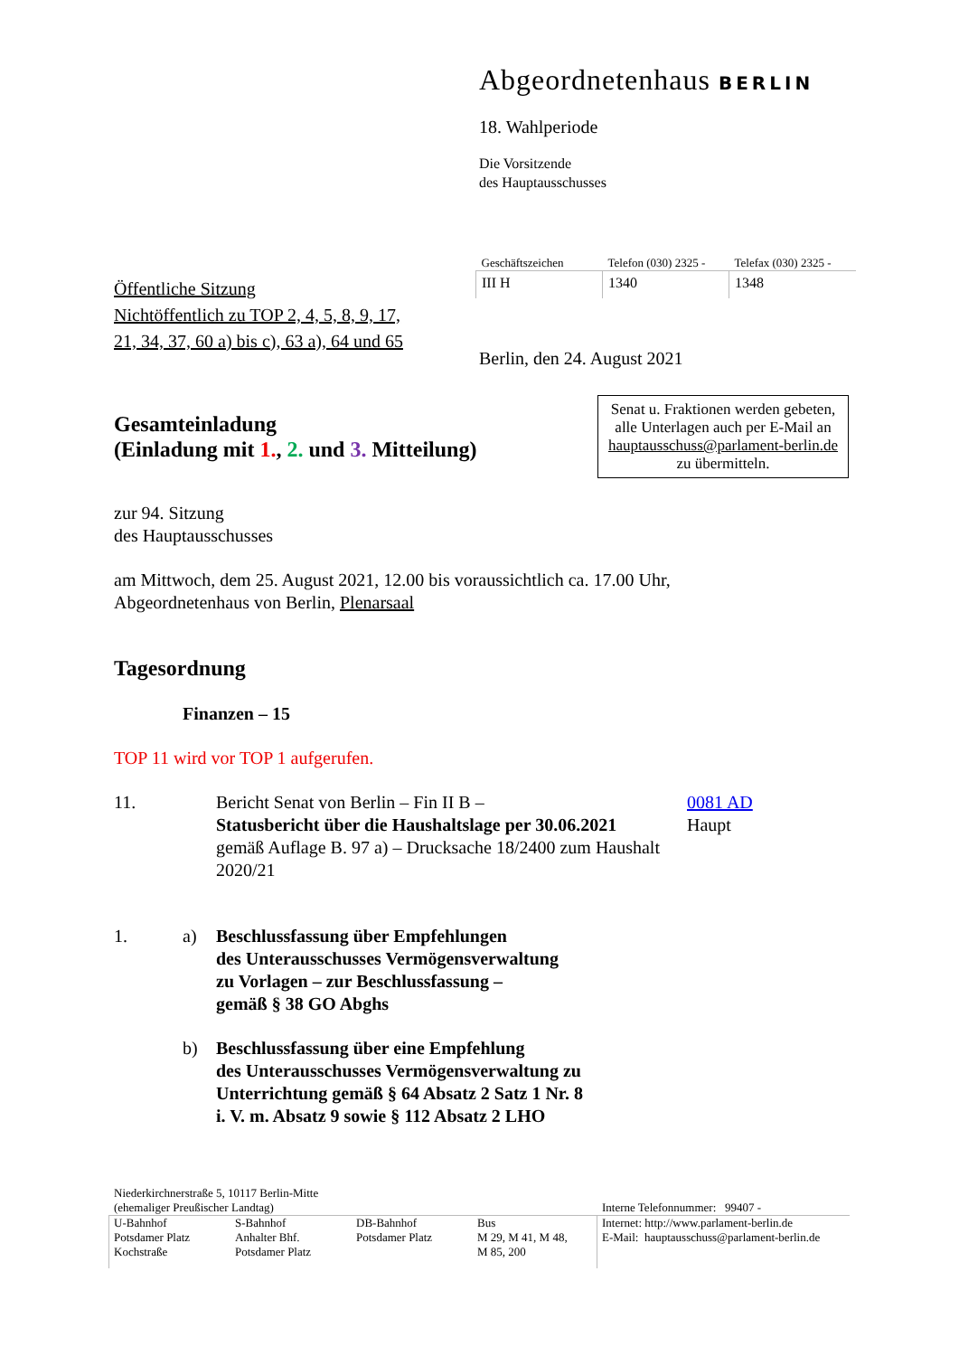Abgeordnetenhaus BERLIN
18. Wahlperiode
Die Vorsitzende
des Hauptausschusses
| Geschäftszeichen | Telefon (030) 2325 - | Telefax (030) 2325 - |
| --- | --- | --- |
| III H | 1340 | 1348 |
Öffentliche Sitzung
Nichtöffentlich zu TOP 2, 4, 5, 8, 9, 17,
21, 34, 37, 60 a) bis c), 63 a), 64 und 65
Berlin, den 24. August 2021
Senat u. Fraktionen werden gebeten,
alle Unterlagen auch per E-Mail an
hauptausschuss@parlament-berlin.de
zu übermitteln.
Gesamteinladung
(Einladung mit 1., 2. und 3. Mitteilung)
zur 94. Sitzung
des Hauptausschusses
am Mittwoch, dem 25. August 2021, 12.00 bis voraussichtlich ca. 17.00 Uhr,
Abgeordnetenhaus von Berlin, Plenarsaal
Tagesordnung
Finanzen – 15
TOP 11 wird vor TOP 1 aufgerufen.
11. Bericht Senat von Berlin – Fin II B –
Statusbericht über die Haushaltslage per 30.06.2021
gemäß Auflage B. 97 a) – Drucksache 18/2400 zum Haushalt 2020/21
0081 AD
Haupt
1. a) Beschlussfassung über Empfehlungen
des Unterausschusses Vermögensverwaltung
zu Vorlagen – zur Beschlussfassung –
gemäß § 38 GO Abghs
b) Beschlussfassung über eine Empfehlung
des Unterausschusses Vermögensverwaltung zu
Unterrichtung gemäß § 64 Absatz 2 Satz 1 Nr. 8
i. V. m. Absatz 9 sowie § 112 Absatz 2 LHO
Niederkirchnerstraße 5, 10117 Berlin-Mitte
(ehemaliger Preußischer Landtag)
Interne Telefonnummer: 99407 -
U-Bahnhof
Potsdamer Platz
Kochstraße
S-Bahnhof
Anhalter Bhf.
Potsdamer Platz
DB-Bahnhof
Potsdamer Platz
Bus
M 29, M 41, M 48,
M 85, 200
Internet: http://www.parlament-berlin.de
E-Mail: hauptausschuss@parlament-berlin.de